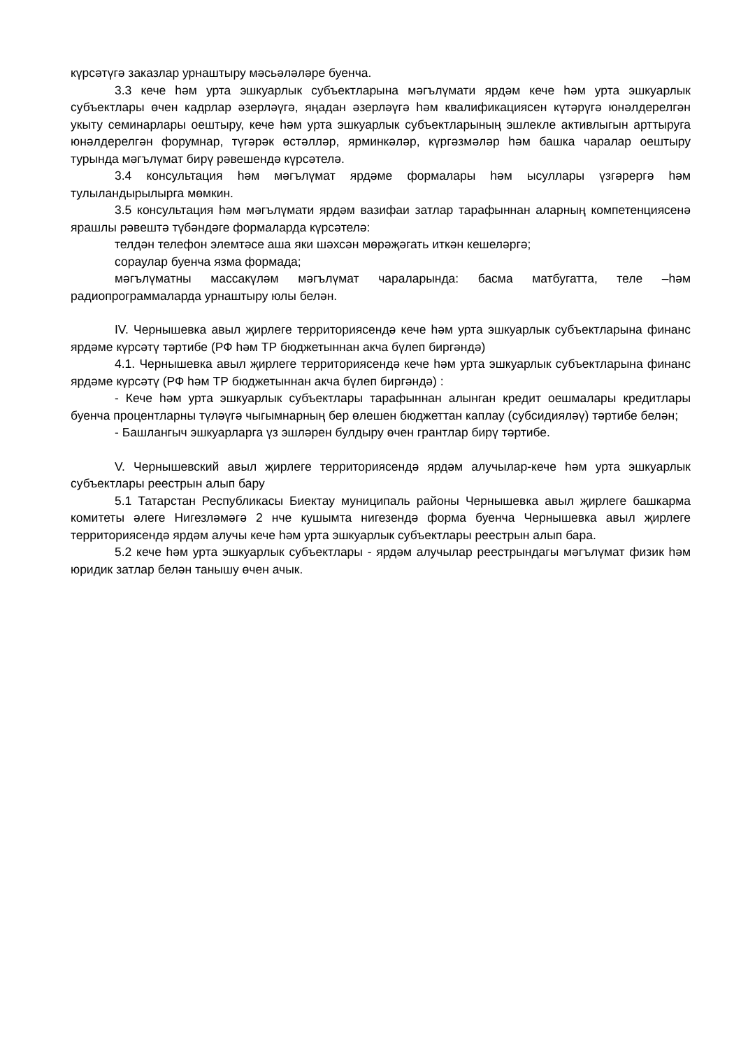күрсәтүгә заказлар урнаштыру мәсьәләләре буенча.
3.3 кече һәм урта эшкуарлык субъектларына мәгълүмати ярдәм кече һәм урта эшкуарлык субъектлары өчен кадрлар әзерләүгә, яңадан әзерләүгә һәм квалификациясен күтәрүгә юнәлдерелгән укыту семинарлары оештыру, кече һәм урта эшкуарлык субъектларының эшлекле активлыгын арттыруга юнәлдерелгән форумнар, түгәрәк өстәлләр, ярминкәләр, күргәзмәләр һәм башка чаралар оештыру турында мәгълүмат бирү рәвешендә күрсәтелә.
3.4 консультация һәм мәгълүмат ярдәме формалары һәм ысуллары үзгәрергә һәм тулыландырылырга мөмкин.
3.5 консультация һәм мәгълүмати ярдәм вазифаи затлар тарафыннан аларның компетенциясенә ярашлы рәвештә түбәндәге формаларда күрсәтелә:
телдән телефон элемтәсе аша яки шәхсән мөрәҗәгать иткән кешеләргә;
сораулар буенча язма формада;
мәгълүматны массакүләм мәгълүмат чараларында: басма матбугатта, теле –һәм радиопрограммаларда урнаштыру юлы белән.
IV. Чернышевка авыл җирлеге территориясендә кече һәм урта эшкуарлык субъектларына финанс ярдәме күрсәтү тәртибе (РФ һәм ТР бюджетыннан акча бүлеп биргәндә)
4.1. Чернышевка авыл җирлеге территориясендә кече һәм урта эшкуарлык субъектларына финанс ярдәме күрсәтү (РФ һәм ТР бюджетыннан акча бүлеп биргәндә) :
- Кече һәм урта эшкуарлык субъектлары тарафыннан алынган кредит оешмалары кредитлары буенча процентларны түләүгә чыгымнарның бер өлешен бюджеттан каплау (субсидияләү) тәртибе белән;
- Башлангыч эшкуарларга үз эшләрен булдыру өчен грантлар бирү тәртибе.
V. Чернышевский авыл җирлеге территориясендә ярдәм алучылар-кече һәм урта эшкуарлык субъектлары реестрын алып бару
5.1 Татарстан Республикасы Биектау муниципаль районы Чернышевка авыл җирлеге башкарма комитеты әлеге Нигезләмәгә 2 нче кушымта нигезендә форма буенча Чернышевка авыл җирлеге территориясендә ярдәм алучы кече һәм урта эшкуарлык субъектлары реестрын алып бара.
5.2 кече һәм урта эшкуарлык субъектлары - ярдәм алучылар реестрындагы мәгълүмат физик һәм юридик затлар белән танышу өчен ачык.